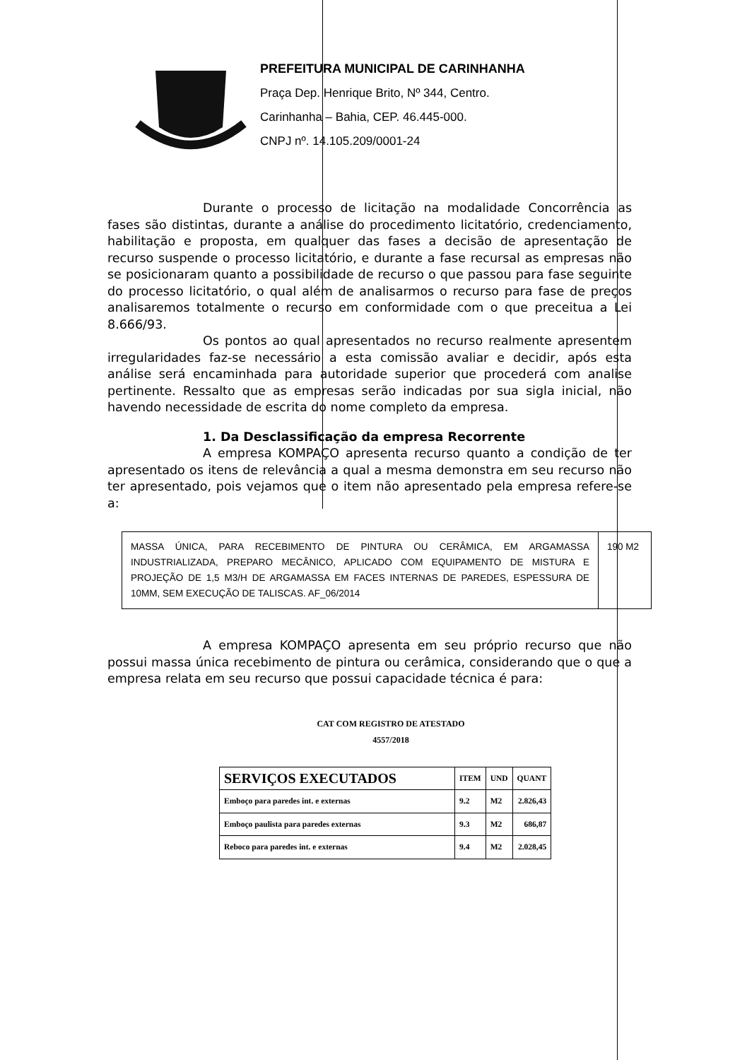PREFEITURA MUNICIPAL DE CARINHANHA
Praça Dep. Henrique Brito, Nº 344, Centro.
Carinhanha – Bahia, CEP. 46.445-000.
CNPJ nº. 14.105.209/0001-24
Durante o processo de licitação na modalidade Concorrência as fases são distintas, durante a análise do procedimento licitatório, credenciamento, habilitação e proposta, em qualquer das fases a decisão de apresentação de recurso suspende o processo licitatório, e durante a fase recursal as empresas não se posicionaram quanto a possibilidade de recurso o que passou para fase seguinte do processo licitatório, o qual além de analisarmos o recurso para fase de preços analisaremos totalmente o recurso em conformidade com o que preceitua a Lei 8.666/93.
Os pontos ao qual apresentados no recurso realmente apresentem irregularidades faz-se necessário a esta comissão avaliar e decidir, após esta análise será encaminhada para autoridade superior que procederá com analise pertinente. Ressalto que as empresas serão indicadas por sua sigla inicial, não havendo necessidade de escrita do nome completo da empresa.
1. Da Desclassificação da empresa Recorrente
A empresa KOMPAÇO apresenta recurso quanto a condição de ter apresentado os itens de relevância a qual a mesma demonstra em seu recurso não ter apresentado, pois vejamos que o item não apresentado pela empresa refere-se a:
| MASSA ÚNICA, PARA RECEBIMENTO DE PINTURA OU CERÂMICA, EM ARGAMASSA INDUSTRIALIZADA, PREPARO MECÂNICO, APLICADO COM EQUIPAMENTO DE MISTURA E PROJEÇÃO DE 1,5 M3/H DE ARGAMASSA EM FACES INTERNAS DE PAREDES, ESPESSURA DE 10MM, SEM EXECUÇÃO DE TALISCAS. AF_06/2014 | 190 M2 |
A empresa KOMPAÇO apresenta em seu próprio recurso que não possui massa única recebimento de pintura ou cerâmica, considerando que o que a empresa relata em seu recurso que possui capacidade técnica é para:
CAT COM REGISTRO DE ATESTADO
4557/2018
| SERVIÇOS EXECUTADOS | ITEM | UND | QUANT |
| --- | --- | --- | --- |
| Emboço para paredes int. e externas | 9.2 | M2 | 2.826,43 |
| Emboço paulista para paredes externas | 9.3 | M2 | 686,87 |
| Reboco para paredes int. e externas | 9.4 | M2 | 2.028,45 |